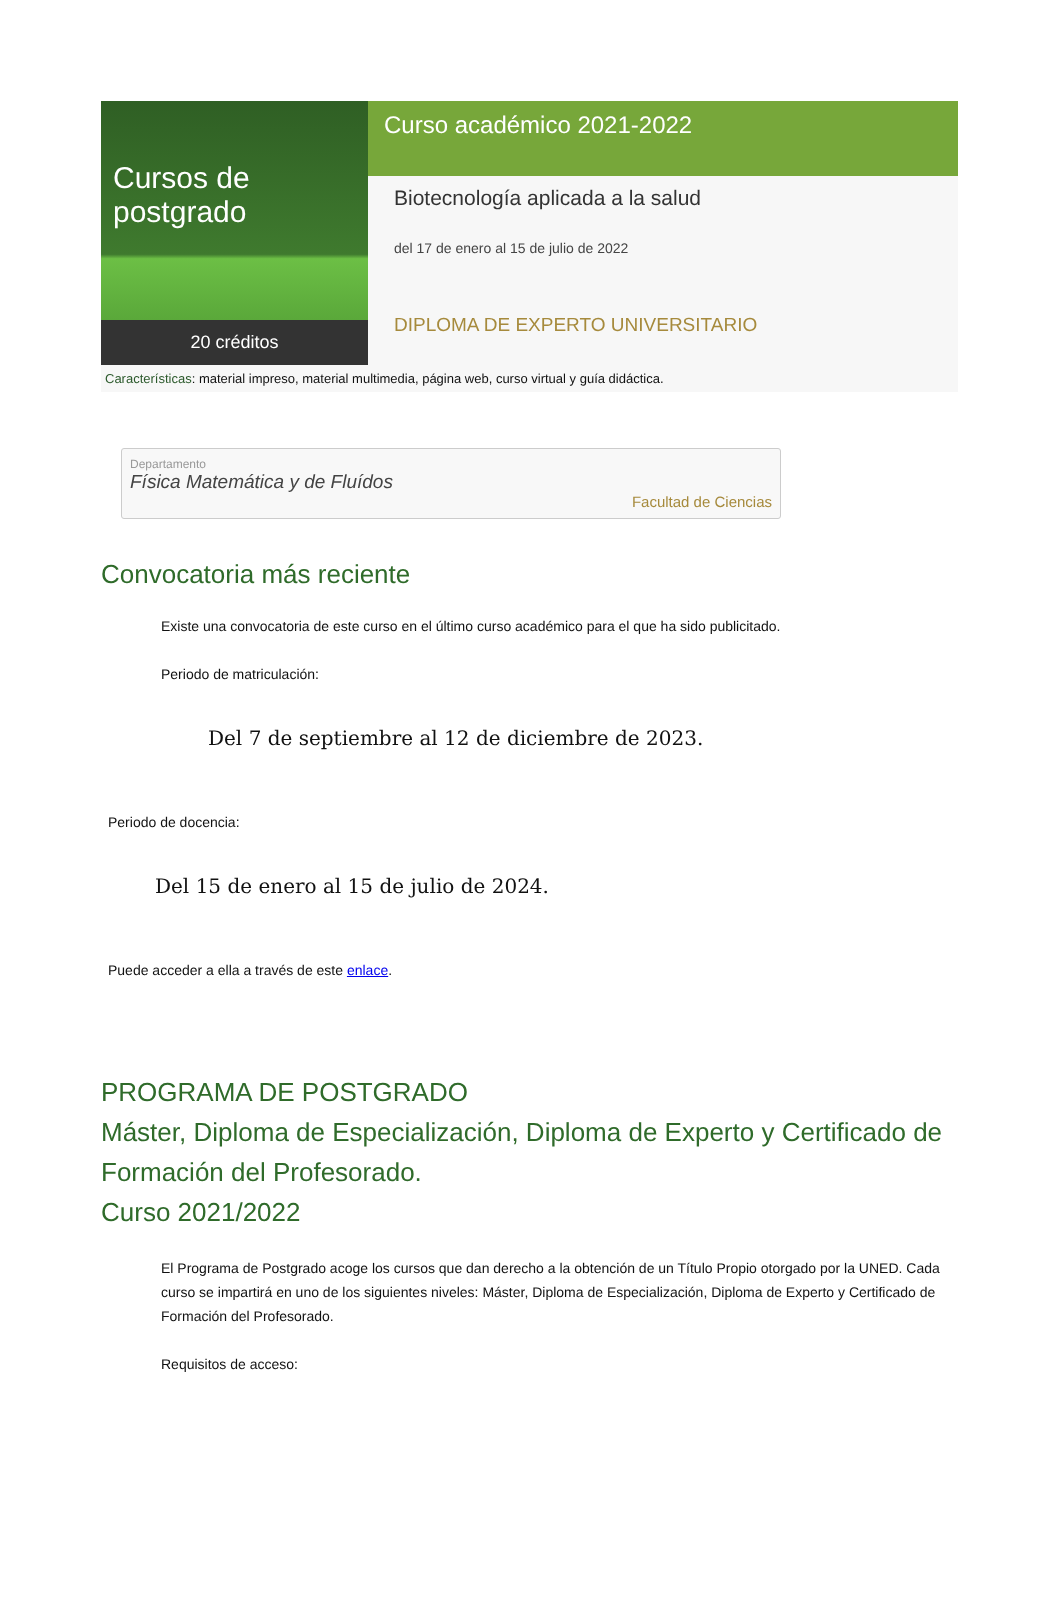Cursos de postgrado
20 créditos
Curso académico 2021-2022
Biotecnología aplicada a la salud
del 17 de enero al 15 de julio de 2022
DIPLOMA DE EXPERTO UNIVERSITARIO
Características: material impreso, material multimedia, página web, curso virtual y guía didáctica.
Departamento
Física Matemática y de Fluídos
Facultad de Ciencias
Convocatoria más reciente
Existe una convocatoria de este curso en el último curso académico para el que ha sido publicitado.
Periodo de matriculación:
Del 7 de septiembre al 12 de diciembre de 2023.
Periodo de docencia:
Del 15 de enero al 15 de julio de 2024.
Puede acceder a ella a través de este enlace.
PROGRAMA DE POSTGRADO
Máster, Diploma de Especialización, Diploma de Experto y Certificado de Formación del Profesorado.
Curso 2021/2022
El Programa de Postgrado acoge los cursos que dan derecho a la obtención de un Título Propio otorgado por la UNED. Cada curso se impartirá en uno de los siguientes niveles: Máster, Diploma de Especialización, Diploma de Experto y Certificado de Formación del Profesorado.
Requisitos de acceso: